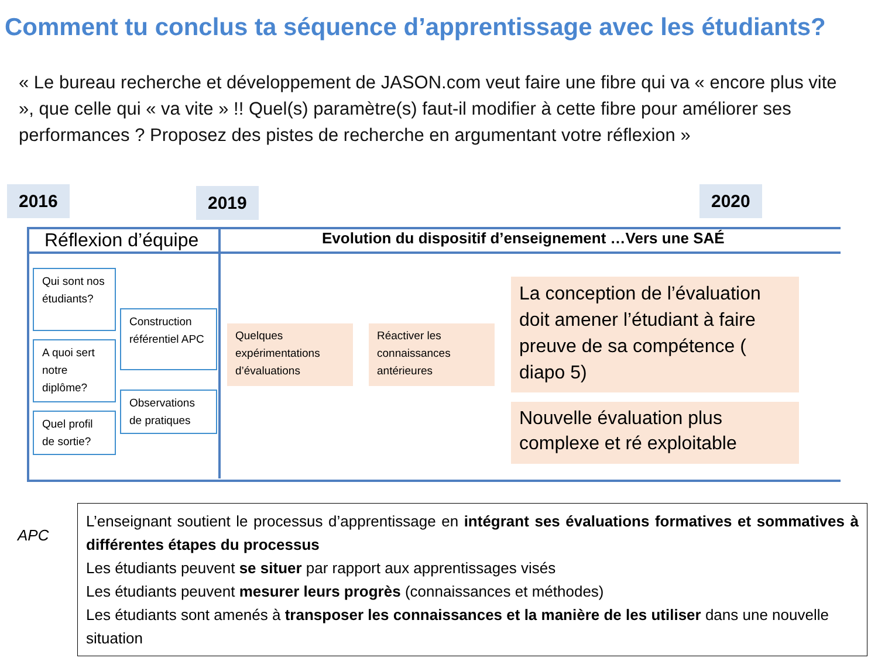Comment tu conclus ta séquence d’apprentissage avec les étudiants?
« Le bureau recherche et développement de JASON.com veut faire une fibre qui va « encore plus vite », que celle qui « va vite » !! Quel(s) paramètre(s) faut-il modifier à cette fibre pour améliorer ses performances ? Proposez des pistes de recherche en argumentant votre réflexion »
2016 2019 2020
Réflexion d’équipe
Evolution du dispositif d’enseignement …Vers une SAÉ
Qui sont nos étudiants?
A quoi sert notre diplôme?
Quel profil de sortie?
Construction référentiel APC
Observations de pratiques
Quelques expérimentations d’évaluations
Réactiver les connaissances antérieures
La conception de l’évaluation doit amener l’étudiant à faire preuve de sa compétence ( diapo 5)
Nouvelle évaluation plus complexe et ré exploitable
APC
L’enseignant soutient le processus d’apprentissage en intégrant ses évaluations formatives et sommatives à différentes étapes du processus
Les étudiants peuvent se situer par rapport aux apprentissages visés
Les étudiants peuvent mesurer leurs progrès (connaissances et méthodes)
Les étudiants sont amenés à transposer les connaissances et la manière de les utiliser dans une nouvelle situation